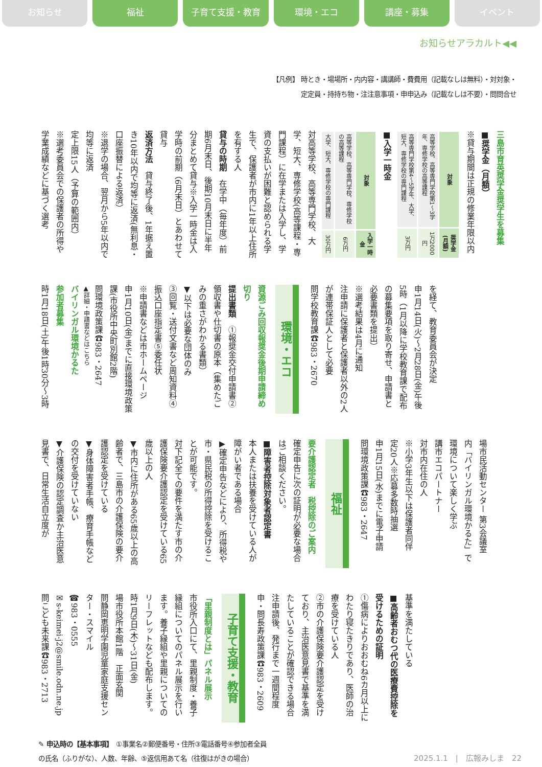お知らせ 福祉 子育て支援・教育 環境・エコ 講座・募集 イベント
お知らせアラカルト◀◀
【凡例】 時とき・場場所・内内容・講講師・費費用（記載なしは無料）・対対象・
定定員・持持ち物・注注意事項・申申込み（記載なしは不要）・問問合せ
三島市育英奨学金奨学生を募集
■奨学金（月額）
※貸与期間は正規の修業年限以内
| 対象 | 奨学金(月額) |
| --- | --- |
| 高等学校、高等専門学校第1～3学年、専修学校の高等課程 | 1万2000円 |
| 高等専門学校第4～5学年、大学、短大、専修学校の専門課程 | 3万円 |
■入学一時金
| 対象 | 入学一時金 |
| --- | --- |
| 高等学校、高等専門学校、専修学校の高等課程 | 6万円 |
| 大学、短大、専修学校の専門課程 | 30万円 |
対高等学校、高等専門学校、大学、短大、専修学校(高等課程・専門課程）に在学または入学し、学資の支払いが困難と認められる学生で、保護者が市内に1年以上住所を有する人
貸与の時期　在学中（毎年度）前期6月末日、後期10月末日に半年分まとめて貸与※入学一時金は入学時の前期（6月末日）とあわせて貸与
返済方法　貸与終了後、1年据え置き10年以内で均等に返済(無利息・口座振替による返済）
※退学の場合、翌月から5年以内で均等に返済
定上限15人（予算の範囲内）
※選考委員会での保護者の所得や学業成績などに基づく選考
を経て、教育委員会が決定
申1月14日(火)～2月28日(金)午後5時（1月以降に学校教育課で配布の募集要項を取り寄せ、申請書と必要書類を提出）
※選考結果は4月に通知
注申請に保護者と保護者以外の2人が連帯保証人として必要
問学校教育課☎983・2670
環境・エコ
資源ごみ回収報奨金後期申請締め切り
提出書類　①報奨金交付申請書②領収書や仕切書の原本（集めたごみの重さがわかる書類）
▼以下は必要な団体のみ
③回覧・送付文書など周知資料④振込口座指定書⑤委任状
※申請書などは市ホームページ
申1月10日(金)までに直接環境政策課(市役所中央町別館2階)
問環境政策課☎983・2647
▲詳細・申請書などはこちら
バイリンガル環境かるた
参加者募集
時1月18日(土)午後1時30分～3時
場市民活動センター 第3会議室
内「バイリンガル環境かるた」で環境について楽しく学ぶ
講市エコパートナー
対市内在住の人
※小学3年生以下は保護者同伴
定20人※応募多数時抽選
申1月15日(水)までに電子申請
問環境政策課☎983・2647
福祉
要介護認定者　税控除のご案内
確定申告に次の証明が必要な場合はご相談ください。
■障害者控除対象者認定書
本人または扶養を受けている人が障がい者である場合
▶確定申告などにより、所得税や市・県民税の所得控除を受けることが可能です。
対下記全ての要件を満たす市の介護保険要介護認定を受けている65歳以上の人
▼市内に住所がある65歳以上の高齢者で、三島市の介護保険の要介護認定を受けている
▼身体障害者手帳、療育手帳などの交付を受けていない
▼介護保険の認定調査か主治医意見書で、日常生活自立度が
基準を満たしている
■高齢者おむつ代の医療費控除を受けるための証明
①傷病によりおおむね6カ月以上にわたり寝たきりであり、医師の治療を受けている人
②市の介護保険要介護認定を受けており、主治医意見書で基準を満たしていることが確認できる場合
注申請後、発行まで一週間程度
申・問長寿政策課☎983・2609
子育て支援・教育
「里親制度とは」パネル展示
市役所入口にて、里親制度・養子縁組についてのパネル展示を行います。養子縁組や里親についてのリーフレットなども配布します。
時1月9日(木)～31日(金)
場市役所本館1階　正面玄関
問静岡恵明学園児童家庭支援センター・スマイル
☎983・0555
✉s-keimei-j2@smile.odn.ne.jp
問こども未来課☎983・2713
✎ 申込時の【基本事項】　①事業名②郵便番号・住所③電話番号④参加者全員
の氏名（ふりがな）、人数、年齢、⑤返信用あて名（往復はがきの場合）
2025.1.1　|　広報みしま　22